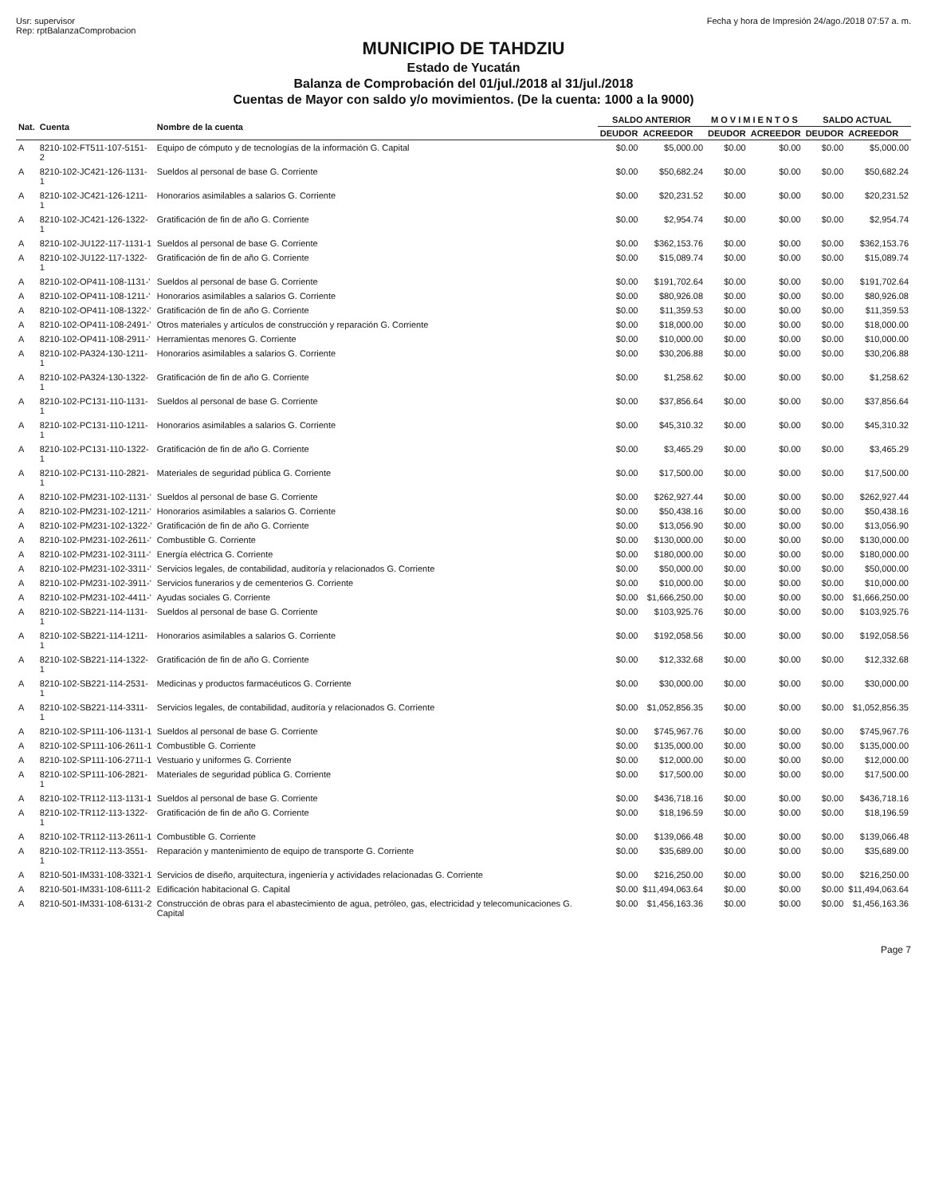Usr: supervisor
Rep: rptBalanzaComprobacion
Fecha y hora de Impresión 24/ago./2018 07:57 a. m.
MUNICIPIO DE TAHDZIU
Estado de Yucatán
Balanza de Comprobación del 01/jul./2018 al 31/jul./2018
Cuentas de Mayor con saldo y/o movimientos. (De la cuenta: 1000 a la 9000)
| Nat. | Cuenta | Nombre de la cuenta | SALDO ANTERIOR | | M O V I M I E N T O S | | SALDO ACTUAL | |
| --- | --- | --- | --- | --- | --- | --- | --- | --- |
| | | | DEUDOR | ACREEDOR | DEUDOR | ACREEDOR | DEUDOR | ACREEDOR |
| A | 8210-102-FT511-107-5151-2 | Equipo de cómputo y de tecnologías de la información G. Capital | $0.00 | $5,000.00 | $0.00 | $0.00 | $0.00 | $5,000.00 |
| A | 8210-102-JC421-126-1131-1 | Sueldos al personal de base G. Corriente | $0.00 | $50,682.24 | $0.00 | $0.00 | $0.00 | $50,682.24 |
| A | 8210-102-JC421-126-1211-1 | Honorarios asimilables a salarios G. Corriente | $0.00 | $20,231.52 | $0.00 | $0.00 | $0.00 | $20,231.52 |
| A | 8210-102-JC421-126-1322-1 | Gratificación de fin de año G. Corriente | $0.00 | $2,954.74 | $0.00 | $0.00 | $0.00 | $2,954.74 |
| A | 8210-102-JU122-117-1131-1 | Sueldos al personal de base G. Corriente | $0.00 | $362,153.76 | $0.00 | $0.00 | $0.00 | $362,153.76 |
| A | 8210-102-JU122-117-1322-1 | Gratificación de fin de año G. Corriente | $0.00 | $15,089.74 | $0.00 | $0.00 | $0.00 | $15,089.74 |
| A | 8210-102-OP411-108-1131-' | Sueldos al personal de base G. Corriente | $0.00 | $191,702.64 | $0.00 | $0.00 | $0.00 | $191,702.64 |
| A | 8210-102-OP411-108-1211-' | Honorarios asimilables a salarios G. Corriente | $0.00 | $80,926.08 | $0.00 | $0.00 | $0.00 | $80,926.08 |
| A | 8210-102-OP411-108-1322-' | Gratificación de fin de año G. Corriente | $0.00 | $11,359.53 | $0.00 | $0.00 | $0.00 | $11,359.53 |
| A | 8210-102-OP411-108-2491-' | Otros materiales y artículos de construcción y reparación G. Corriente | $0.00 | $18,000.00 | $0.00 | $0.00 | $0.00 | $18,000.00 |
| A | 8210-102-OP411-108-2911-' | Herramientas menores G. Corriente | $0.00 | $10,000.00 | $0.00 | $0.00 | $0.00 | $10,000.00 |
| A | 8210-102-PA324-130-1211-1 | Honorarios asimilables a salarios G. Corriente | $0.00 | $30,206.88 | $0.00 | $0.00 | $0.00 | $30,206.88 |
| A | 8210-102-PA324-130-1322-1 | Gratificación de fin de año G. Corriente | $0.00 | $1,258.62 | $0.00 | $0.00 | $0.00 | $1,258.62 |
| A | 8210-102-PC131-110-1131-1 | Sueldos al personal de base G. Corriente | $0.00 | $37,856.64 | $0.00 | $0.00 | $0.00 | $37,856.64 |
| A | 8210-102-PC131-110-1211-1 | Honorarios asimilables a salarios G. Corriente | $0.00 | $45,310.32 | $0.00 | $0.00 | $0.00 | $45,310.32 |
| A | 8210-102-PC131-110-1322-1 | Gratificación de fin de año G. Corriente | $0.00 | $3,465.29 | $0.00 | $0.00 | $0.00 | $3,465.29 |
| A | 8210-102-PC131-110-2821-1 | Materiales de seguridad pública G. Corriente | $0.00 | $17,500.00 | $0.00 | $0.00 | $0.00 | $17,500.00 |
| A | 8210-102-PM231-102-1131-' | Sueldos al personal de base G. Corriente | $0.00 | $262,927.44 | $0.00 | $0.00 | $0.00 | $262,927.44 |
| A | 8210-102-PM231-102-1211-' | Honorarios asimilables a salarios G. Corriente | $0.00 | $50,438.16 | $0.00 | $0.00 | $0.00 | $50,438.16 |
| A | 8210-102-PM231-102-1322-' | Gratificación de fin de año G. Corriente | $0.00 | $13,056.90 | $0.00 | $0.00 | $0.00 | $13,056.90 |
| A | 8210-102-PM231-102-2611-' | Combustible G. Corriente | $0.00 | $130,000.00 | $0.00 | $0.00 | $0.00 | $130,000.00 |
| A | 8210-102-PM231-102-3111-' | Energía eléctrica G. Corriente | $0.00 | $180,000.00 | $0.00 | $0.00 | $0.00 | $180,000.00 |
| A | 8210-102-PM231-102-3311-' | Servicios legales, de contabilidad, auditoría y relacionados G. Corriente | $0.00 | $50,000.00 | $0.00 | $0.00 | $0.00 | $50,000.00 |
| A | 8210-102-PM231-102-3911-' | Servicios funerarios y de cementerios G. Corriente | $0.00 | $10,000.00 | $0.00 | $0.00 | $0.00 | $10,000.00 |
| A | 8210-102-PM231-102-4411-' | Ayudas sociales G. Corriente | $0.00 | $1,666,250.00 | $0.00 | $0.00 | $0.00 | $1,666,250.00 |
| A | 8210-102-SB221-114-1131-1 | Sueldos al personal de base G. Corriente | $0.00 | $103,925.76 | $0.00 | $0.00 | $0.00 | $103,925.76 |
| A | 8210-102-SB221-114-1211-1 | Honorarios asimilables a salarios G. Corriente | $0.00 | $192,058.56 | $0.00 | $0.00 | $0.00 | $192,058.56 |
| A | 8210-102-SB221-114-1322-1 | Gratificación de fin de año G. Corriente | $0.00 | $12,332.68 | $0.00 | $0.00 | $0.00 | $12,332.68 |
| A | 8210-102-SB221-114-2531-1 | Medicinas y productos farmacéuticos G. Corriente | $0.00 | $30,000.00 | $0.00 | $0.00 | $0.00 | $30,000.00 |
| A | 8210-102-SB221-114-3311-1 | Servicios legales, de contabilidad, auditoría y relacionados G. Corriente | $0.00 | $1,052,856.35 | $0.00 | $0.00 | $0.00 | $1,052,856.35 |
| A | 8210-102-SP111-106-1131-1 | Sueldos al personal de base G. Corriente | $0.00 | $745,967.76 | $0.00 | $0.00 | $0.00 | $745,967.76 |
| A | 8210-102-SP111-106-2611-1 | Combustible G. Corriente | $0.00 | $135,000.00 | $0.00 | $0.00 | $0.00 | $135,000.00 |
| A | 8210-102-SP111-106-2711-1 | Vestuario y uniformes G. Corriente | $0.00 | $12,000.00 | $0.00 | $0.00 | $0.00 | $12,000.00 |
| A | 8210-102-SP111-106-2821-1 | Materiales de seguridad pública G. Corriente | $0.00 | $17,500.00 | $0.00 | $0.00 | $0.00 | $17,500.00 |
| A | 8210-102-TR112-113-1131-1 | Sueldos al personal de base G. Corriente | $0.00 | $436,718.16 | $0.00 | $0.00 | $0.00 | $436,718.16 |
| A | 8210-102-TR112-113-1322-1 | Gratificación de fin de año G. Corriente | $0.00 | $18,196.59 | $0.00 | $0.00 | $0.00 | $18,196.59 |
| A | 8210-102-TR112-113-2611-1 | Combustible G. Corriente | $0.00 | $139,066.48 | $0.00 | $0.00 | $0.00 | $139,066.48 |
| A | 8210-102-TR112-113-3551-1 | Reparación y mantenimiento de equipo de transporte G. Corriente | $0.00 | $35,689.00 | $0.00 | $0.00 | $0.00 | $35,689.00 |
| A | 8210-501-IM331-108-3321-1 | Servicios de diseño, arquitectura, ingeniería y actividades relacionadas G. Corriente | $0.00 | $216,250.00 | $0.00 | $0.00 | $0.00 | $216,250.00 |
| A | 8210-501-IM331-108-6111-2 | Edificación habitacional G. Capital | $0.00 | $11,494,063.64 | $0.00 | $0.00 | $0.00 | $11,494,063.64 |
| A | 8210-501-IM331-108-6131-2 | Construcción de obras para el abastecimiento de agua, petróleo, gas, electricidad y telecomunicaciones G. Capital | $0.00 | $1,456,163.36 | $0.00 | $0.00 | $0.00 | $1,456,163.36 |
Page 7